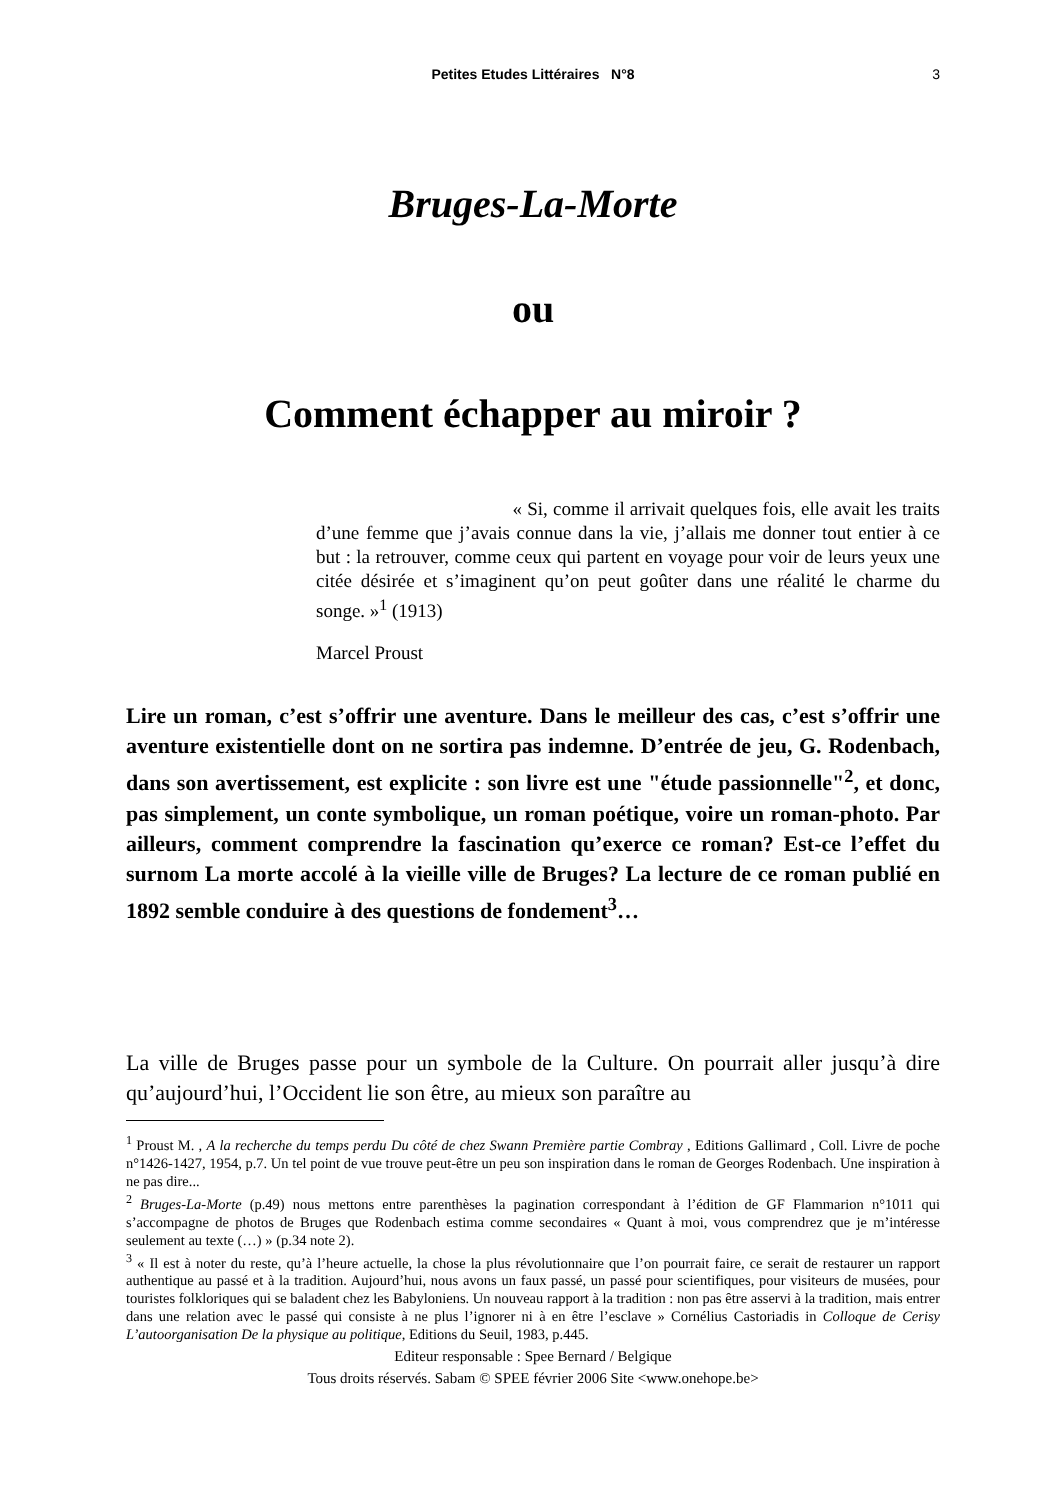Petites Etudes Littéraires N°8
3
Bruges-La-Morte
ou
Comment échapper au miroir ?
« Si, comme il arrivait quelques fois, elle avait les traits d’une femme que j’avais connue dans la vie, j’allais me donner tout entier à ce but : la retrouver, comme ceux qui partent en voyage pour voir de leurs yeux une citée désirée et s’imaginent qu’on peut goûter dans une réalité le charme du songe. »<sup>1</sup> (1913)
Marcel Proust
Lire un roman, c’est s’offrir une aventure. Dans le meilleur des cas, c’est s’offrir une aventure existentielle dont on ne sortira pas indemne. D’entrée de jeu, G. Rodenbach, dans son avertissement, est explicite : son livre est une "étude passionnelle"<sup>2</sup>, et donc, pas simplement, un conte symbolique, un roman poétique, voire un roman-photo. Par ailleurs, comment comprendre la fascination qu’exerce ce roman? Est-ce l’effet du surnom La morte accolé à la vieille ville de Bruges? La lecture de ce roman publié en 1892 semble conduire à des questions de fondement<sup>3</sup>…
La ville de Bruges passe pour un symbole de la Culture. On pourrait aller jusqu’à dire qu’aujourd’hui, l’Occident lie son être, au mieux son paraître au
<sup>1</sup> Proust M. , A la recherche du temps perdu Du côté de chez Swann Première partie Combray , Editions Gallimard , Coll. Livre de poche n°1426-1427, 1954, p.7. Un tel point de vue trouve peut-être un peu son inspiration dans le roman de Georges Rodenbach. Une inspiration à ne pas dire...
<sup>2</sup> Bruges-La-Morte (p.49) nous mettons entre parenthèses la pagination correspondant à l’édition de GF Flammarion n°1011 qui s’accompagne de photos de Bruges que Rodenbach estima comme secondaires « Quant à moi, vous comprendrez que je m’intéresse seulement au texte (…) » (p.34 note 2).
<sup>3</sup> « Il est à noter du reste, qu’à l’heure actuelle, la chose la plus révolutionnaire que l’on pourrait faire, ce serait de restaurer un rapport authentique au passé et à la tradition. Aujourd’hui, nous avons un faux passé, un passé pour scientifiques, pour visiteurs de musées, pour touristes folkloriques qui se baladent chez les Babyloniens. Un nouveau rapport à la tradition : non pas être asservi à la tradition, mais entrer dans une relation avec le passé qui consiste à ne plus l’ignorer ni à en être l’esclave » Cornélius Castoriadis in Colloque de Cerisy L’autoorganisation De la physique au politique, Editions du Seuil, 1983, p.445.
Editeur responsable : Spee Bernard / Belgique
Tous droits réservés. Sabam © SPEE février 2006 Site <www.onehope.be>